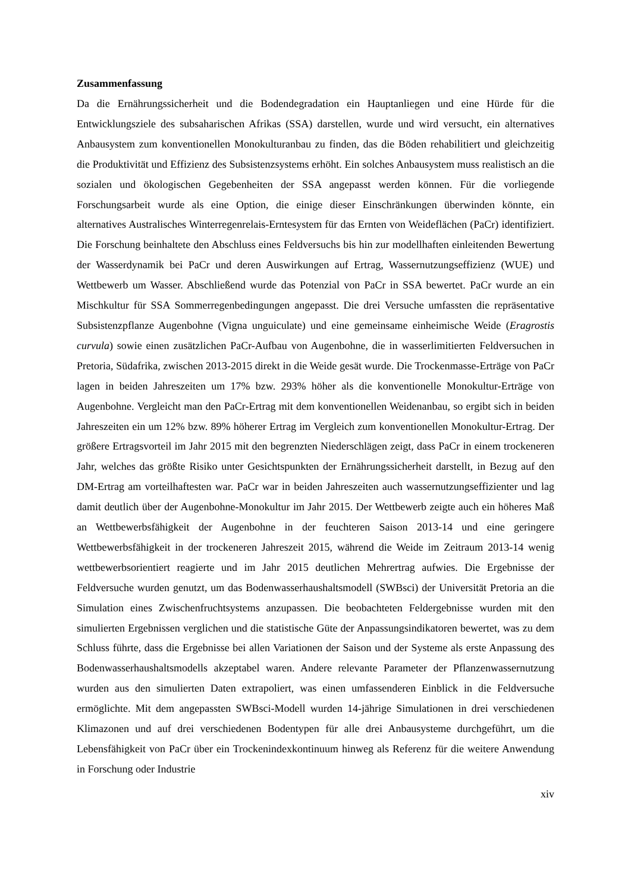Zusammenfassung
Da die Ernährungssicherheit und die Bodendegradation ein Hauptanliegen und eine Hürde für die Entwicklungsziele des subsaharischen Afrikas (SSA) darstellen, wurde und wird versucht, ein alternatives Anbausystem zum konventionellen Monokulturanbau zu finden, das die Böden rehabilitiert und gleichzeitig die Produktivität und Effizienz des Subsistenzsystems erhöht. Ein solches Anbausystem muss realistisch an die sozialen und ökologischen Gegebenheiten der SSA angepasst werden können. Für die vorliegende Forschungsarbeit wurde als eine Option, die einige dieser Einschränkungen überwinden könnte, ein alternatives Australisches Winterregenrelais-Erntesystem für das Ernten von Weideflächen (PaCr) identifiziert. Die Forschung beinhaltete den Abschluss eines Feldversuchs bis hin zur modellhaften einleitenden Bewertung der Wasserdynamik bei PaCr und deren Auswirkungen auf Ertrag, Wassernutzungseffizienz (WUE) und Wettbewerb um Wasser. Abschließend wurde das Potenzial von PaCr in SSA bewertet. PaCr wurde an ein Mischkultur für SSA Sommerregenbedingungen angepasst. Die drei Versuche umfassten die repräsentative Subsistenzpflanze Augenbohne (Vigna unguiculate) und eine gemeinsame einheimische Weide (Eragrostis curvula) sowie einen zusätzlichen PaCr-Aufbau von Augenbohne, die in wasserlimitierten Feldversuchen in Pretoria, Südafrika, zwischen 2013-2015 direkt in die Weide gesät wurde. Die Trockenmasse-Erträge von PaCr lagen in beiden Jahreszeiten um 17% bzw. 293% höher als die konventionelle Monokultur-Erträge von Augenbohne. Vergleicht man den PaCr-Ertrag mit dem konventionellen Weidenanbau, so ergibt sich in beiden Jahreszeiten ein um 12% bzw. 89% höherer Ertrag im Vergleich zum konventionellen Monokultur-Ertrag. Der größere Ertragsvorteil im Jahr 2015 mit den begrenzten Niederschlägen zeigt, dass PaCr in einem trockeneren Jahr, welches das größte Risiko unter Gesichtspunkten der Ernährungssicherheit darstellt, in Bezug auf den DM-Ertrag am vorteilhaftesten war. PaCr war in beiden Jahreszeiten auch wassernutzungseffizienter und lag damit deutlich über der Augenbohne-Monokultur im Jahr 2015. Der Wettbewerb zeigte auch ein höheres Maß an Wettbewerbsfähigkeit der Augenbohne in der feuchteren Saison 2013-14 und eine geringere Wettbewerbsfähigkeit in der trockeneren Jahreszeit 2015, während die Weide im Zeitraum 2013-14 wenig wettbewerbsorientiert reagierte und im Jahr 2015 deutlichen Mehrertrag aufwies. Die Ergebnisse der Feldversuche wurden genutzt, um das Bodenwasserhaushaltsmodell (SWBsci) der Universität Pretoria an die Simulation eines Zwischenfruchtsystems anzupassen. Die beobachteten Feldergebnisse wurden mit den simulierten Ergebnissen verglichen und die statistische Güte der Anpassungsindikatoren bewertet, was zu dem Schluss führte, dass die Ergebnisse bei allen Variationen der Saison und der Systeme als erste Anpassung des Bodenwasserhaushaltsmodells akzeptabel waren. Andere relevante Parameter der Pflanzenwassernutzung wurden aus den simulierten Daten extrapoliert, was einen umfassenderen Einblick in die Feldversuche ermöglichte. Mit dem angepassten SWBsci-Modell wurden 14-jährige Simulationen in drei verschiedenen Klimazonen und auf drei verschiedenen Bodentypen für alle drei Anbausysteme durchgeführt, um die Lebensfähigkeit von PaCr über ein Trockenindexkontinuum hinweg als Referenz für die weitere Anwendung in Forschung oder Industrie
xiv